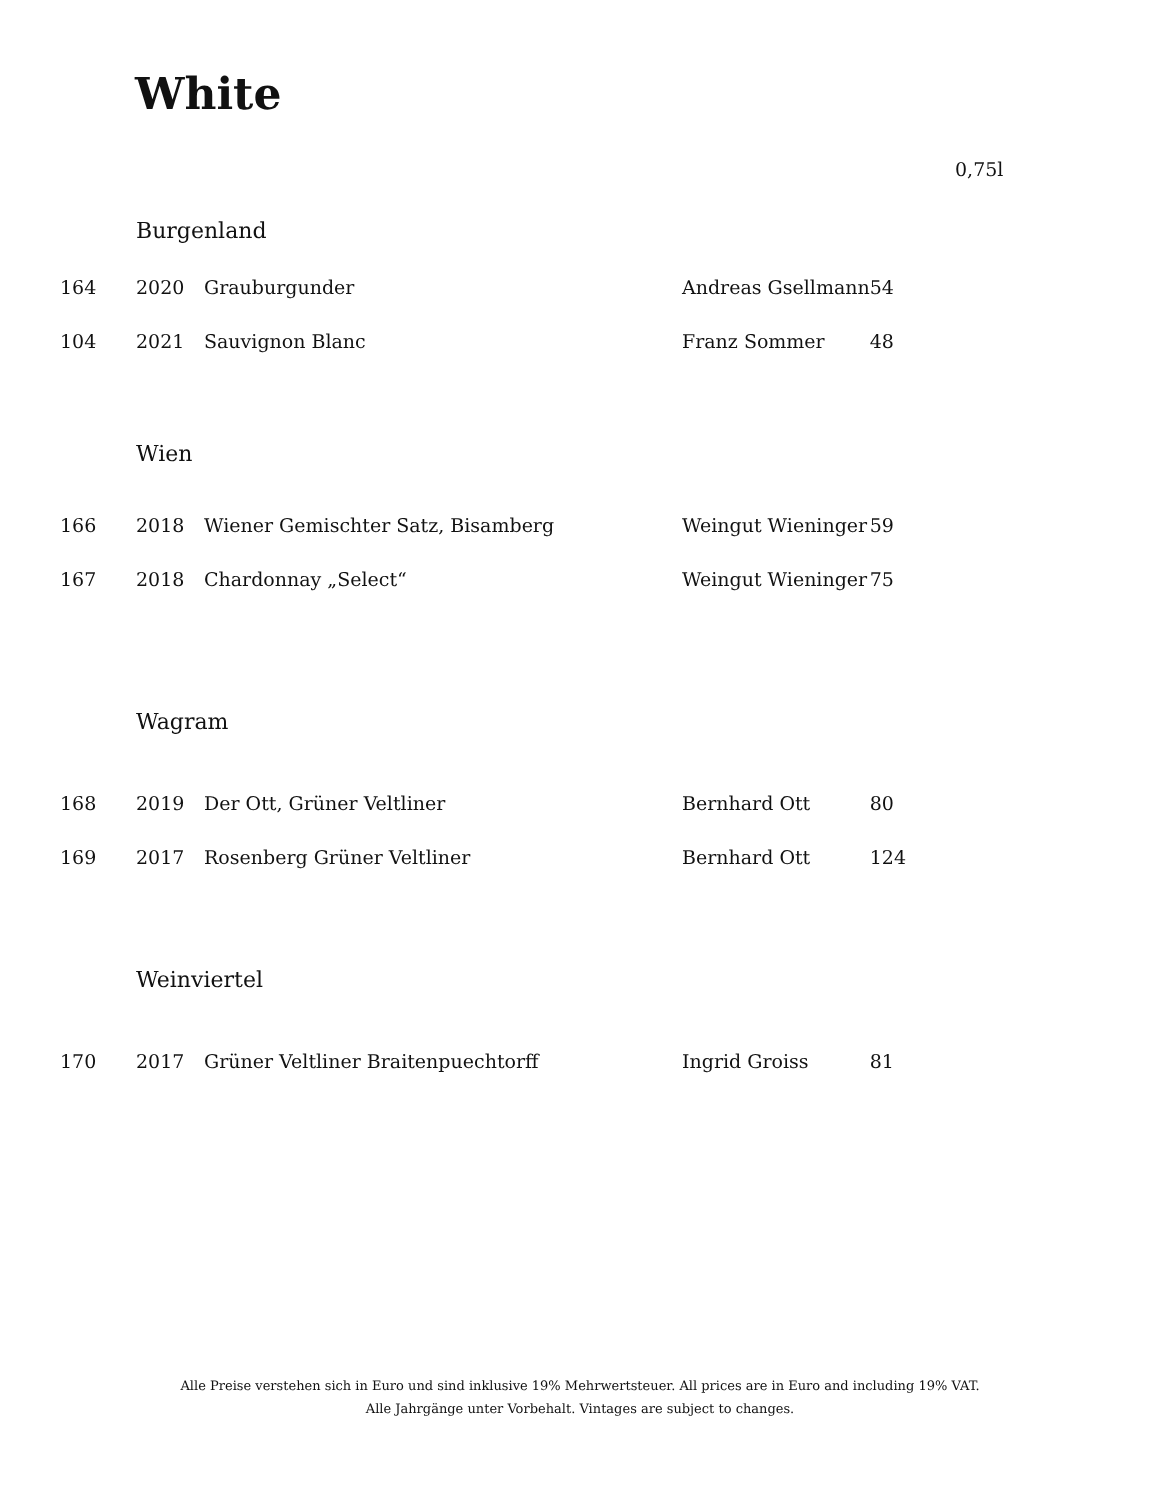White
0,75l
| | Burgenland | | | |
| 164 | 2020 | Grauburgunder | Andreas Gsellmann | 54 |
| 104 | 2021 | Sauvignon Blanc | Franz Sommer | 48 |
| | Wien | | | |
| 166 | 2018 | Wiener Gemischter Satz, Bisamberg | Weingut Wieninger | 59 |
| 167 | 2018 | Chardonnay „Select“ | Weingut Wieninger | 75 |
| | Wagram | | | |
| 168 | 2019 | Der Ott, Grüner Veltliner | Bernhard Ott | 80 |
| 169 | 2017 | Rosenberg Grüner Veltliner | Bernhard Ott | 124 |
| | Weinviertel | | | |
| 170 | 2017 | Grüner Veltliner Braitenpuechtorff | Ingrid Groiss | 81 |
Alle Preise verstehen sich in Euro und sind inklusive 19% Mehrwertsteuer. All prices are in Euro and including 19% VAT.
Alle Jahrgänge unter Vorbehalt. Vintages are subject to changes.